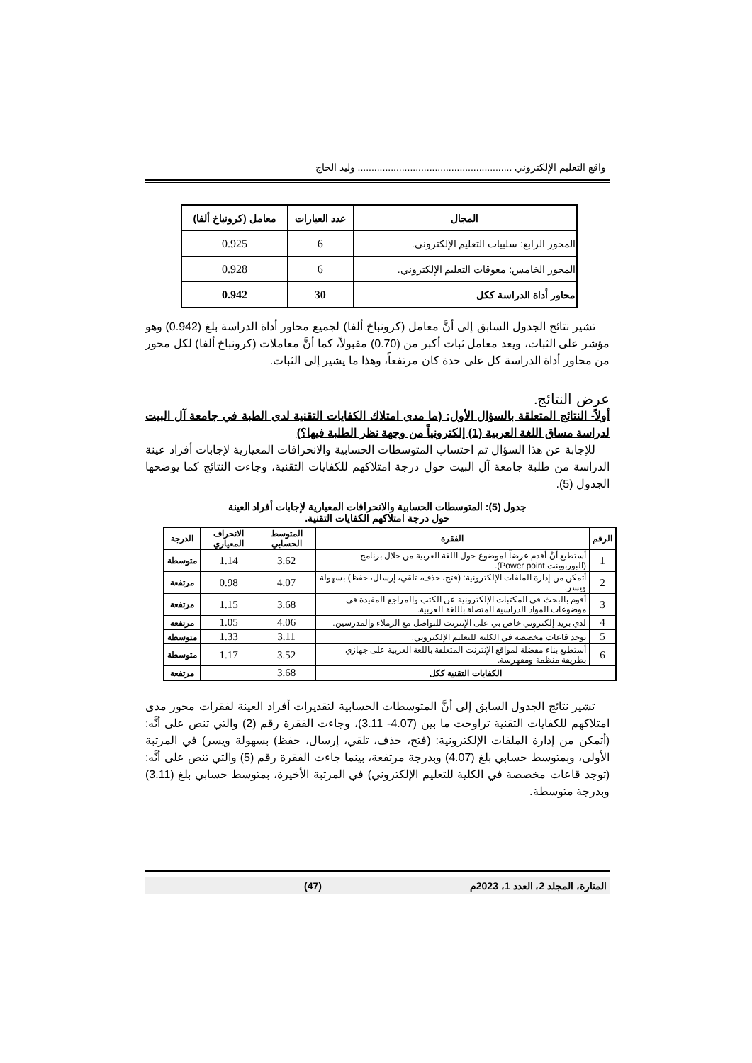واقع التعليم الإلكتروني ........................................................ وليد الحاج
| المجال | عدد العبارات | معامل (كرونباخ ألفا) |
| --- | --- | --- |
| المحور الرابع: سلبيات التعليم الإلكتروني. | 6 | 0.925 |
| المحور الخامس: معوقات التعليم الإلكتروني. | 6 | 0.928 |
| محاور أداة الدراسة ككل | 30 | 0.942 |
تشير نتائج الجدول السابق إلى أنَّ معامل (كرونباخ ألفا) لجميع محاور أداة الدراسة بلغ (0.942) وهو مؤشر على الثبات، ويعد معامل ثبات أكبر من (0.70) مقبولاً، كما أنَّ معاملات (كرونباخ ألفا) لكل محور من محاور أداة الدراسة كل على حدة كان مرتفعاً، وهذا ما يشير إلى الثبات.
عرض النتائج.
أولاً- النتائج المتعلقة بالسؤال الأول: (ما مدى امتلاك الكفايات التقنية لدى الطبة في جامعة آل البيت لدراسة مساق اللغة العربية (1) إلكترونياً من وجهة نظر الطلبة فيها؟)
للإجابة عن هذا السؤال تم احتساب المتوسطات الحسابية والانحرافات المعيارية لإجابات أفراد عينة الدراسة من طلبة جامعة آل البيت حول درجة امتلاكهم للكفايات التقنية، وجاءت النتائج كما يوضحها الجدول (5).
جدول (5): المتوسطات الحسابية والانحرافات المعيارية لإجابات أفراد العينة
حول درجة امتلاكهم الكفايات التقنية.
| الرقم | الفقرة | المتوسط الحسابي | الانحراف المعياري | الدرجة |
| --- | --- | --- | --- | --- |
| 1 | أستطيع أنْ أقدم عرضاً لموضوع حول اللغة العربية من خلال برنامج (البوربوينت Power point). | 3.62 | 1.14 | متوسطة |
| 2 | أتمكن من إدارة الملفات الإلكترونية: (فتح، حذف، تلقي، إرسال، حفظ) بسهولة ويسر. | 4.07 | 0.98 | مرتفعة |
| 3 | أقوم بالبحث في المكتبات الإلكترونية عن الكتب والمراجع المفيدة في موضوعات المواد الدراسية المتصلة باللغة العربية. | 3.68 | 1.15 | مرتفعة |
| 4 | لدي بريد إلكتروني خاص بي على الإنترنت للتواصل مع الزملاء والمدرسين. | 4.06 | 1.05 | مرتفعة |
| 5 | توجد قاعات مخصصة في الكلية للتعليم الإلكتروني. | 3.11 | 1.33 | متوسطة |
| 6 | أستطيع بناء مفضلة لمواقع الإنترنت المتعلقة باللغة العربية على جهازي بطريقة منظمة ومفهرسة. | 3.52 | 1.17 | متوسطة |
| الكفايات التقنية ككل | | 3.68 | | مرتفعة |
تشير نتائج الجدول السابق إلى أنَّ المتوسطات الحسابية لتقديرات أفراد العينة لفقرات محور مدى امتلاكهم للكفايات التقنية تراوحت ما بين (4.07- 3.11)، وجاءت الفقرة رقم (2) والتي تنص على أنَّه: (أتمكن من إدارة الملفات الإلكترونية: (فتح، حذف، تلقي، إرسال، حفظ) بسهولة ويسر) في المرتبة الأولى، وبمتوسط حسابي بلغ (4.07) وبدرجة مرتفعة، بينما جاءت الفقرة رقم (5) والتي تنص على أنَّه: (توجد قاعات مخصصة في الكلية للتعليم الإلكتروني) في المرتبة الأخيرة، بمتوسط حسابي بلغ (3.11) وبدرجة متوسطة.
المنارة، المجلد 2، العدد 1، 2023م (47)